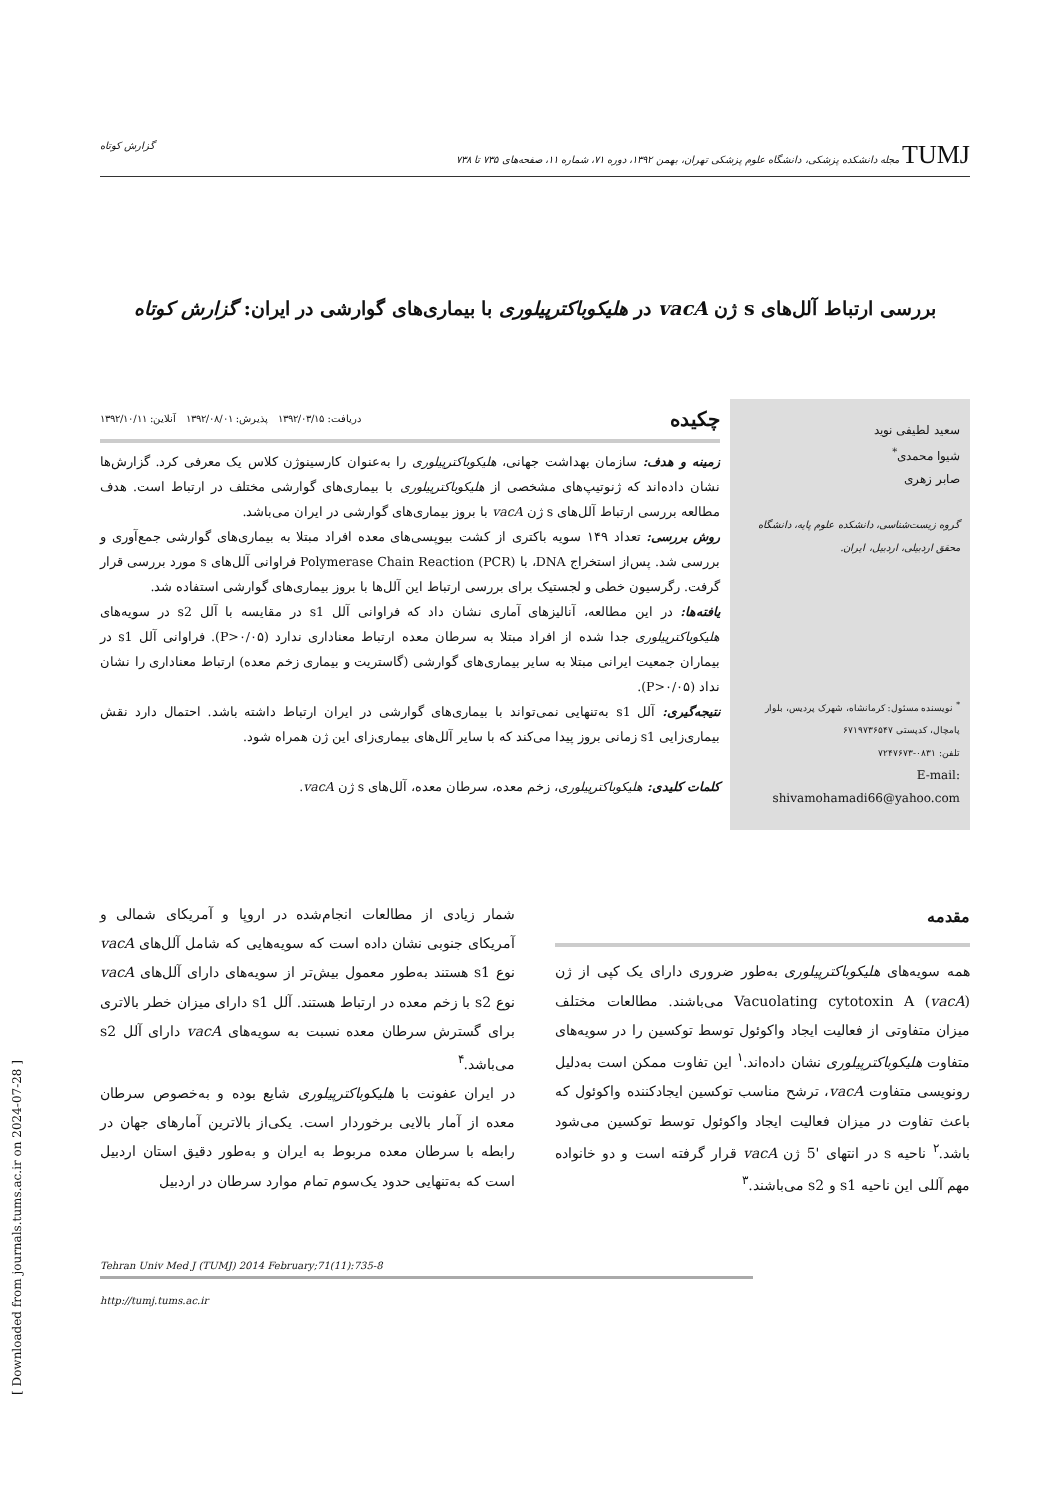TUMJ مجله دانشکده پزشکی، دانشگاه علوم پزشکی تهران، بهمن ۱۳۹۲، دوره ۷۱، شماره ۱۱، صفحه‌های ۷۳۵ تا ۷۳۸ گزارش کوتاه
بررسی ارتباط آلل‌های s ژن vacA در هلیکوباکترپیلوری با بیماری‌های گوارشی در ایران: گزارش کوتاه
سعید لطیفی نوید
شیوا محمدی<sup>*</sup>
صابر زهری
گروه زیست‌شناسی، دانشکده علوم پایه، دانشگاه محقق اردبیلی، اردبیل، ایران.
<sup>*</sup> نویسنده مسئول: کرمانشاه، شهرک پردیس، بلوار پامچال، کدپستی ۶۷۱۹۷۳۶۵۴۷
تلفن: ۰۸۳۱-۷۲۴۷۶۷۳
E-mail: shivamohamadi66@yahoo.com
چکیده دریافت: ۱۳۹۲/۰۳/۱۵ پذیرش: ۱۳۹۲/۰۸/۰۱ آنلاین: ۱۳۹۲/۱۰/۱۱
زمینه و هدف: سازمان بهداشت جهانی، هلیکوباکترپیلوری را به‌عنوان کارسینوژن کلاس یک معرفی کرد. گزارش‌ها نشان داده‌اند که ژنوتیپ‌های مشخصی از هلیکوباکترپیلوری با بیماری‌های گوارشی مختلف در ارتباط است. هدف مطالعه بررسی ارتباط آلل‌های s ژن vacA با بروز بیماری‌های گوارشی در ایران می‌باشد.
روش بررسی: تعداد ۱۴۹ سویه باکتری از کشت بیوپسی‌های معده افراد مبتلا به بیماری‌های گوارشی جمع‌آوری و بررسی شد. پس‌از استخراج DNA، با Polymerase Chain Reaction (PCR) فراوانی آلل‌های s مورد بررسی قرار گرفت. رگرسیون خطی و لجستیک برای بررسی ارتباط این آلل‌ها با بروز بیماری‌های گوارشی استفاده شد.
یافته‌ها: در این مطالعه، آنالیزهای آماری نشان داد که فراوانی آلل s1 در مقایسه با آلل s2 در سویه‌های هلیکوباکترپیلوری جدا شده از افراد مبتلا به سرطان معده ارتباط معناداری ندارد (P>۰/۰۵). فراوانی آلل s1 در بیماران جمعیت ایرانی مبتلا به سایر بیماری‌های گوارشی (گاستریت و بیماری زخم معده) ارتباط معناداری را نشان نداد (P>۰/۰۵).
نتیجه‌گیری: آلل s1 به‌تنهایی نمی‌تواند با بیماری‌های گوارشی در ایران ارتباط داشته باشد. احتمال دارد نقش بیماری‌زایی s1 زمانی بروز پیدا می‌کند که با سایر آلل‌های بیماری‌زای این ژن همراه شود.
کلمات کلیدی: هلیکوباکترپیلوری، زخم معده، سرطان معده، آلل‌های s ژن vacA.
مقدمه
همه سویه‌های هلیکوباکترپیلوری به‌طور ضروری دارای یک کپی از ژن Vacuolating cytotoxin A (vacA) می‌باشند. مطالعات مختلف میزان متفاوتی از فعالیت ایجاد واکوئول توسط توکسین را در سویه‌های متفاوت هلیکوباکترپیلوری نشان داده‌اند.<sup>۱</sup> این تفاوت ممکن است به‌دلیل رونویسی متفاوت vacA، ترشح مناسب توکسین ایجادکننده واکوئول که باعث تفاوت در میزان فعالیت ایجاد واکوئول توسط توکسین می‌شود باشد.<sup>۲</sup> ناحیه s در انتهای '5 ژن vacA قرار گرفته است و دو خانواده مهم آللی این ناحیه s1 و s2 می‌باشند.<sup>۳</sup>
شمار زیادی از مطالعات انجام‌شده در اروپا و آمریکای شمالی و آمریکای جنوبی نشان داده است که سویه‌هایی که شامل آلل‌های vacA نوع s1 هستند به‌طور معمول بیش‌تر از سویه‌های دارای آلل‌های vacA نوع s2 با زخم معده در ارتباط هستند. آلل s1 دارای میزان خطر بالاتری برای گسترش سرطان معده نسبت به سویه‌های vacA دارای آلل s2 می‌باشد.<sup>۴</sup>
در ایران عفونت با هلیکوباکترپیلوری شایع بوده و به‌خصوص سرطان معده از آمار بالایی برخوردار است. یکی‌از بالاترین آمارهای جهان در رابطه با سرطان معده مربوط به ایران و به‌طور دقیق استان اردبیل است که به‌تنهایی حدود یک‌سوم تمام موارد سرطان در اردبیل
Tehran Univ Med J (TUMJ) 2014 February;71(11):735-8
http://tumj.tums.ac.ir
[ Downloaded from journals.tums.ac.ir on 2024-07-28 ]